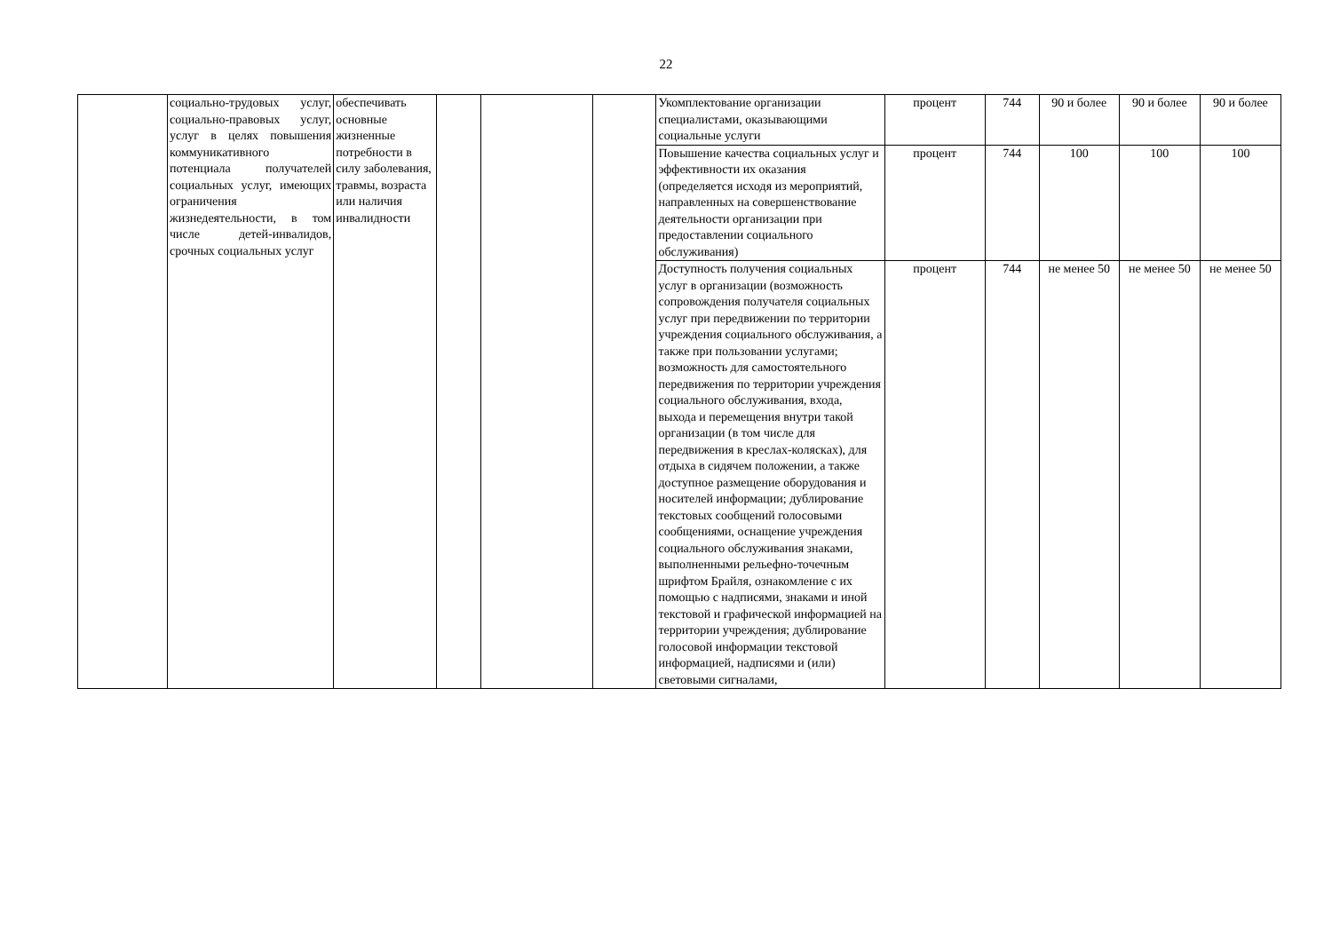22
| | социально-трудовых услуг, социально-правовых услуг, услуг в целях повышения коммуникативного потенциала получателей социальных услуг, имеющих ограничения жизнедеятельности, в том числе детей-инвалидов, срочных социальных услуг | обеспечивать основные жизненные потребности в силу заболевания, травмы, возраста или наличия инвалидности | | | | Укомплектование организации специалистами, оказывающими социальные услуги | процент | 744 | 90 и более | 90 и более | 90 и более |
| | | | | | | Повышение качества социальных услуг и эффективности их оказания (определяется исходя из мероприятий, направленных на совершенствование деятельности организации при предоставлении социального обслуживания) | процент | 744 | 100 | 100 | 100 |
| | | | | | | Доступность получения социальных услуг в организации (возможность сопровождения получателя социальных услуг при передвижении по территории учреждения социального обслуживания, а также при пользовании услугами; возможность для самостоятельного передвижения по территории учреждения социального обслуживания, входа, выхода и перемещения внутри такой организации (в том числе для передвижения в креслах-колясках), для отдыха в сидячем положении, а также доступное размещение оборудования и носителей информации; дублирование текстовых сообщений голосовыми сообщениями, оснащение учреждения социального обслуживания знаками, выполненными рельефно-точечным шрифтом Брайля, ознакомление с их помощью с надписями, знаками и иной текстовой и графической информацией на территории учреждения; дублирование голосовой информации текстовой информацией, надписями и (или) световыми сигналами, | процент | 744 | не менее 50 | не менее 50 | не менее 50 |